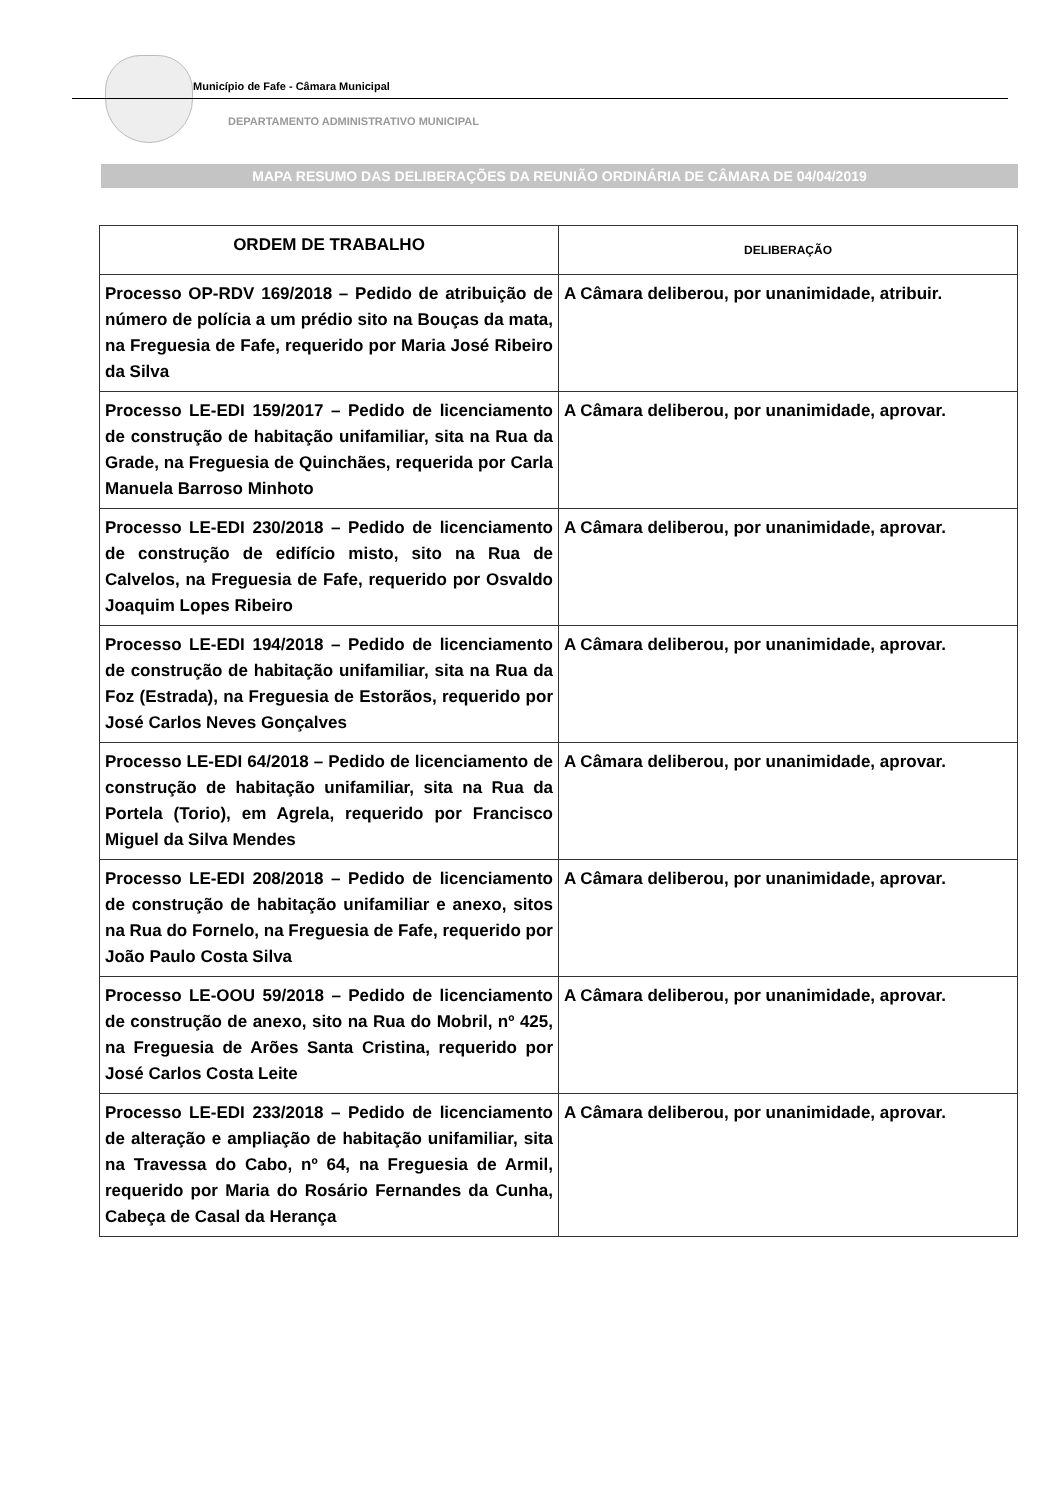Município de Fafe - Câmara Municipal
DEPARTAMENTO ADMINISTRATIVO MUNICIPAL
MAPA RESUMO DAS DELIBERAÇÕES DA REUNIÃO ORDINÁRIA DE CÂMARA DE 04/04/2019
| ORDEM DE TRABALHO | DELIBERAÇÃO |
| --- | --- |
| Processo OP-RDV 169/2018 – Pedido de atribuição de número de polícia a um prédio sito na Bouças da mata, na Freguesia de Fafe, requerido por Maria José Ribeiro da Silva | A Câmara deliberou, por unanimidade, atribuir. |
| Processo LE-EDI 159/2017 – Pedido de licenciamento de construção de habitação unifamiliar, sita na Rua da Grade, na Freguesia de Quinchães, requerida por Carla Manuela Barroso Minhoto | A Câmara deliberou, por unanimidade, aprovar. |
| Processo LE-EDI 230/2018 – Pedido de licenciamento de construção de edifício misto, sito na Rua de Calvelos, na Freguesia de Fafe, requerido por Osvaldo Joaquim Lopes Ribeiro | A Câmara deliberou, por unanimidade, aprovar. |
| Processo LE-EDI 194/2018 – Pedido de licenciamento de construção de habitação unifamiliar, sita na Rua da Foz (Estrada), na Freguesia de Estorãos, requerido por José Carlos Neves Gonçalves | A Câmara deliberou, por unanimidade, aprovar. |
| Processo LE-EDI 64/2018 – Pedido de licenciamento de construção de habitação unifamiliar, sita na Rua da Portela (Torio), em Agrela, requerido por Francisco Miguel da Silva Mendes | A Câmara deliberou, por unanimidade, aprovar. |
| Processo LE-EDI 208/2018 – Pedido de licenciamento de construção de habitação unifamiliar e anexo, sitos na Rua do Fornelo, na Freguesia de Fafe, requerido por João Paulo Costa Silva | A Câmara deliberou, por unanimidade, aprovar. |
| Processo LE-OOU 59/2018 – Pedido de licenciamento de construção de anexo, sito na Rua do Mobril, nº 425, na Freguesia de Arões Santa Cristina, requerido por José Carlos Costa Leite | A Câmara deliberou, por unanimidade, aprovar. |
| Processo LE-EDI 233/2018 – Pedido de licenciamento de alteração e ampliação de habitação unifamiliar, sita na Travessa do Cabo, nº 64, na Freguesia de Armil, requerido por Maria do Rosário Fernandes da Cunha, Cabeça de Casal da Herança | A Câmara deliberou, por unanimidade, aprovar. |